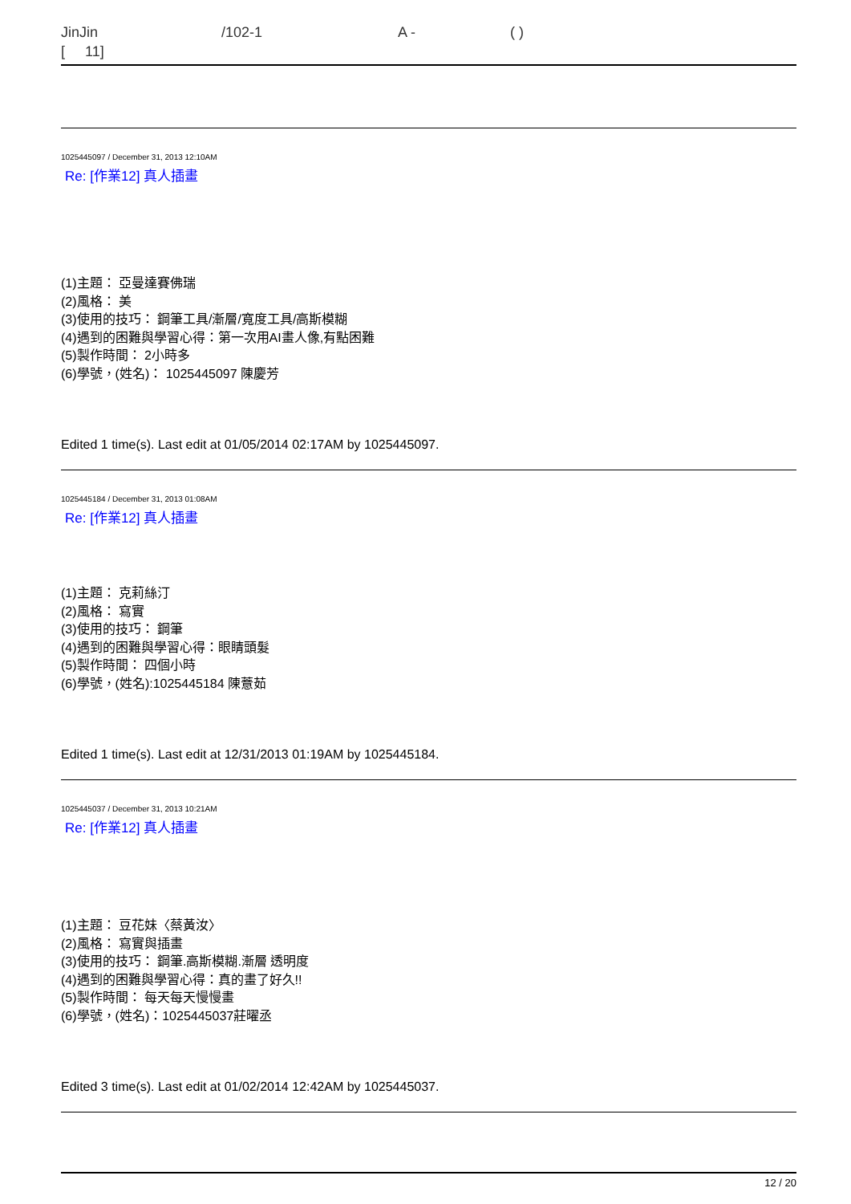JinJin /102-1 A - ( )
[ 11]
1025445097 / December 31, 2013 12:10AM
Re: [作業12] 真人插畫
(1)主題： 亞曼達賽佛瑞
(2)風格： 美
(3)使用的技巧： 鋼筆工具/漸層/寬度工具/高斯模糊
(4)遇到的困難與學習心得：第一次用AI畫人像,有點困難
(5)製作時間： 2小時多
(6)學號，(姓名)： 1025445097 陳慶芳
Edited 1 time(s). Last edit at 01/05/2014 02:17AM by 1025445097.
1025445184 / December 31, 2013 01:08AM
Re: [作業12] 真人插畫
(1)主題： 克莉絲汀
(2)風格： 寫實
(3)使用的技巧： 鋼筆
(4)遇到的困難與學習心得：眼睛頭髮
(5)製作時間： 四個小時
(6)學號，(姓名):1025445184 陳薏茹
Edited 1 time(s). Last edit at 12/31/2013 01:19AM by 1025445184.
1025445037 / December 31, 2013 10:21AM
Re: [作業12] 真人插畫
(1)主題： 豆花妹〈蔡黃汝〉
(2)風格： 寫實與插畫
(3)使用的技巧： 鋼筆.高斯模糊.漸層 透明度
(4)遇到的困難與學習心得：真的畫了好久!!
(5)製作時間： 每天每天慢慢畫
(6)學號，(姓名)：1025445037莊曜丞
Edited 3 time(s). Last edit at 01/02/2014 12:42AM by 1025445037.
12 / 20